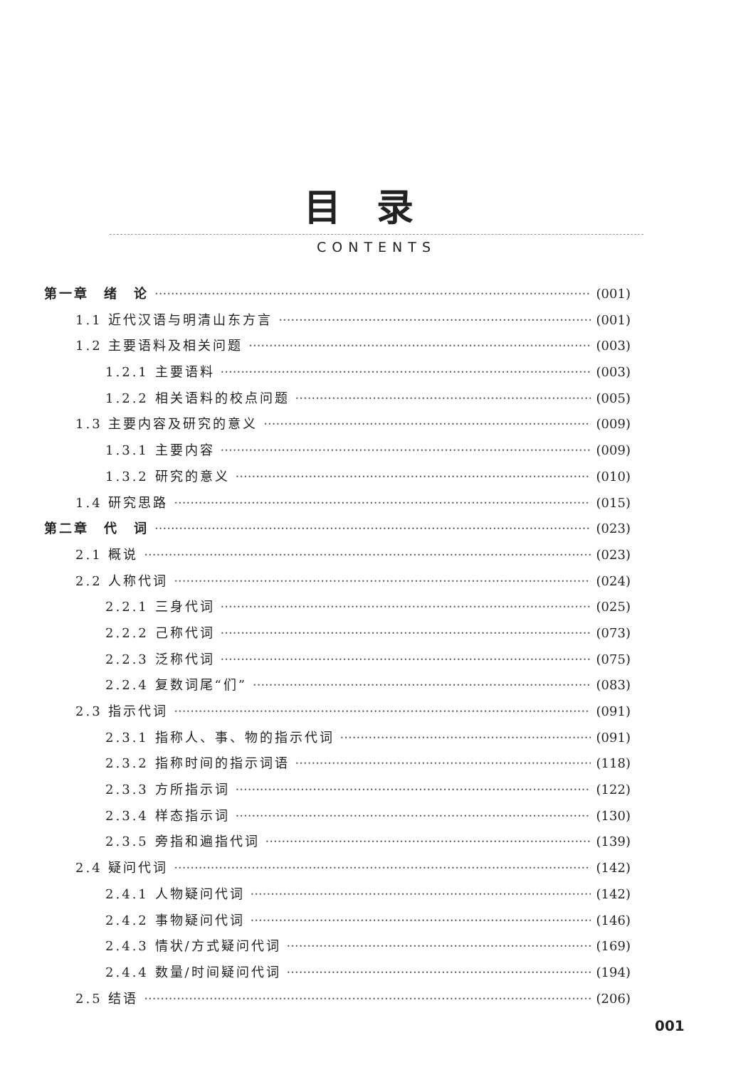目录
CONTENTS
第一章　绪　论 (001)
1.1 近代汉语与明清山东方言 (001)
1.2 主要语料及相关问题 (003)
1.2.1 主要语料 (003)
1.2.2 相关语料的校点问题 (005)
1.3 主要内容及研究的意义 (009)
1.3.1 主要内容 (009)
1.3.2 研究的意义 (010)
1.4 研究思路 (015)
第二章　代　词 (023)
2.1 概说 (023)
2.2 人称代词 (024)
2.2.1 三身代词 (025)
2.2.2 己称代词 (073)
2.2.3 泛称代词 (075)
2.2.4 复数词尾“们” (083)
2.3 指示代词 (091)
2.3.1 指称人、事、物的指示代词 (091)
2.3.2 指称时间的指示词语 (118)
2.3.3 方所指示词 (122)
2.3.4 样态指示词 (130)
2.3.5 旁指和遍指代词 (139)
2.4 疑问代词 (142)
2.4.1 人物疑问代词 (142)
2.4.2 事物疑问代词 (146)
2.4.3 情状/方式疑问代词 (169)
2.4.4 数量/时间疑问代词 (194)
2.5 结语 (206)
001